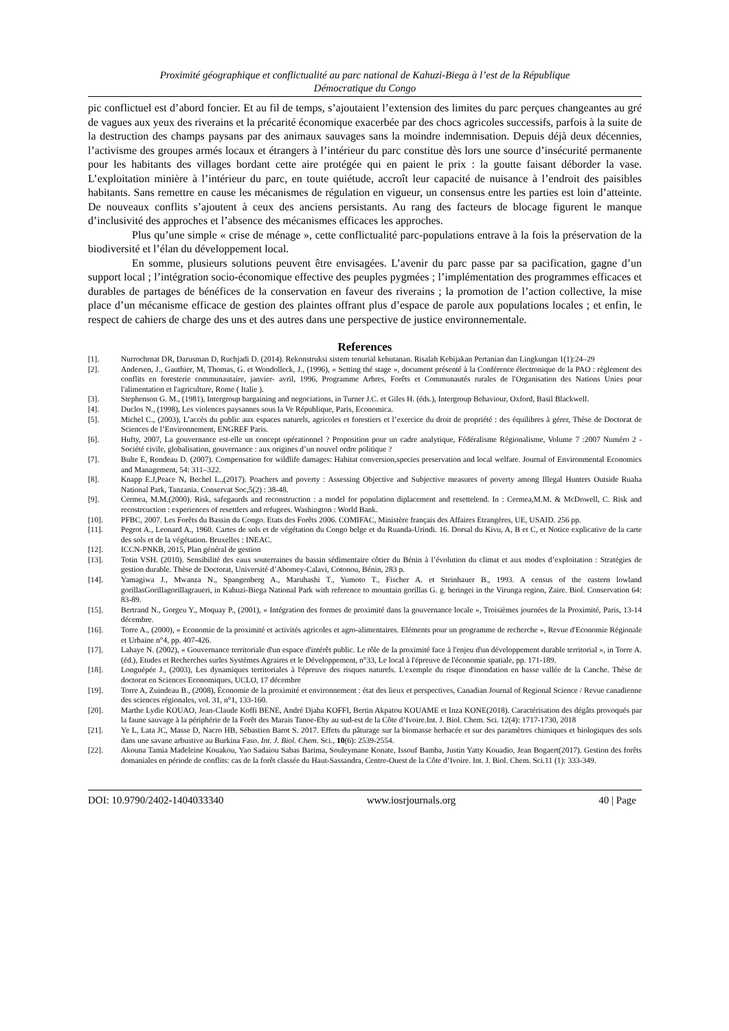Proximité géographique et conflictualité au parc national de Kahuzi-Biega à l’est de la République
Démocratique du Congo
pic conflictuel est d’abord foncier. Et au fil de temps, s’ajoutaient l’extension des limites du parc perçues changeantes au gré de vagues aux yeux des riverains et la précarité économique exacerbée par des chocs agricoles successifs, parfois à la suite de la destruction des champs paysans par des animaux sauvages sans la moindre indemnisation. Depuis déjà deux décennies, l’activisme des groupes armés locaux et étrangers à l’intérieur du parc constitue dès lors une source d’insécurité permanente pour les habitants des villages bordant cette aire protégée qui en paient le prix : la goutte faisant déborder la vase. L’exploitation minière à l’intérieur du parc, en toute quiétude, accroît leur capacité de nuisance à l’endroit des paisibles habitants. Sans remettre en cause les mécanismes de régulation en vigueur, un consensus entre les parties est loin d’atteinte. De nouveaux conflits s’ajoutent à ceux des anciens persistants. Au rang des facteurs de blocage figurent le manque d’inclusivité des approches et l’absence des mécanismes efficaces les approches.
Plus qu’une simple « crise de ménage », cette conflictualité parc-populations entrave à la fois la préservation de la biodiversité et l’élan du développement local.
En somme, plusieurs solutions peuvent être envisagées. L’avenir du parc passe par sa pacification, gagne d’un support local ; l’intégration socio-économique effective des peuples pygmées ; l’implémentation des programmes efficaces et durables de partages de bénéfices de la conservation en faveur des riverains ; la promotion de l’action collective, la mise place d’un mécanisme efficace de gestion des plaintes offrant plus d’espace de parole aux populations locales ; et enfin, le respect de cahiers de charge des uns et des autres dans une perspective de justice environnementale.
References
[1]. Nurrochrnat DR, Darusman D, Ruchjadi D. (2014). Rekonstruksi sistem tenurial kehutanan. Risalah Kebijakan Pertanian dan Lingkungan 1(1):24–29
[2]. Andersen, J., Gauthier, M, Thomas, G. et Wondolleck, J., (1996), « Setting thé stage », document présenté à la Conférence électronique de la PAO : règlement des conflits en foresterie communautaire, janvier- avril, 1996, Programme Arbres, Forêts et Communautés rurales de l'Organisation des Nations Unies pour l'alimentation et l'agriculture, Rome ( Italie ).
[3]. Stephenson G. M., (1981), Intergroup bargaining and negociations, in Turner J.C. et Giles H. (éds.), Intergroup Behaviour, Oxford, Basil Blackwell.
[4]. Duclos N., (1998), Les violences paysannes sous la Ve République, Paris, Economica.
[5]. Michel C., (2003), L’accès du public aux espaces naturels, agricoles et forestiers et l’exercice du droit de propriété : des équilibres à gérer, Thèse de Doctorat de Sciences de l’Environnement, ENGREF Paris.
[6]. Hufty, 2007, La gouvernance est-elle un concept opérationnel ? Proposition pour un cadre analytique, Fédéralisme Régionalisme, Volume 7 :2007 Numéro 2 - Société civile, globalisation, gouvernance : aux origines d’un nouvel ordre politique ?
[7]. Bulte E, Rondeau D. (2007). Compensation for wildlife damages: Habitat conversion,species preservation and local welfare. Journal of Environmental Economics and Management, 54: 311–322.
[8]. Knapp E.J,Peace N, Bechel L.,(2017). Poachers and poverty : Assessing Objective and Subjective measures of poverty among Illegal Hunters Outside Ruaha National Park, Tanzania. Conservat Soc,5(2) : 38-48.
[9]. Cermea, M.M.(2000). Risk, safegaurds and reconstruction : a model for population diplacement and resettelend. In : Cermea,M.M. & McDowell, C. Risk and recostrcuction : experiences of resettlers and refugees. Washington : World Bank.
[10]. PFBC, 2007. Les Forêts du Bassin du Congo. Etats des Forêts 2006. COMIFAC, Ministère français des Affaires Etrangères, UE, USAID. 256 pp.
[11]. Pegrot A., Leonard A., 1960. Cartes de sols et de végétation du Congo belge et du Ruanda-Urindi. 16. Dorsal du Kivu, A, B et C, et Notice explicative de la carte des sols et de la végétation. Bruxelles : INEAC.
[12]. ICCN-PNKB, 2015, Plan général de gestion
[13]. Totin VSH. (2010). Sensibilité des eaux souterraines du bassin sédimentaire côtier du Bénin à l’évolution du climat et aux modes d’exploitation : Stratégies de gestion durable. Thèse de Doctorat, Université d’Abomey-Calavi, Cotonou, Bénin, 283 p.
[14]. Yamagiwa J., Mwanza N., Spangenberg A., Maruhashi T., Yumoto T., Fischer A. et Steinhauer B., 1993. A census of the eastern lowland gorillasGorillagorillagraueri, in Kahuzi-Biega National Park with reference to mountain gorillas G. g. beringei in the Virunga region, Zaire. Biol. Conservation 64: 83-89.
[15]. Bertrand N., Gorgeu Y., Moquay P., (2001), « Intégration des formes de proximité dans la gouvernance locale », Troisièmes journées de la Proximité, Paris, 13-14 décembre.
[16]. Torre A., (2000), « Economie de la proximité et activités agricoles et agro-alimentaires. Eléments pour un programme de recherche », Revue d'Economie Régionale et Urbaine n°4, pp. 407-426.
[17]. Lahaye N. (2002), « Gouvernance territoriale d'un espace d'intérêt public. Le rôle de la proximité face à l'enjeu d'un développement durable territorial », in Torre A. (éd.), Etudes et Recherches surles Systèmes Agraires et le Développement, n°33, Le local à l'épreuve de l'économie spatiale, pp. 171-189.
[18]. Longuépée J., (2003), Les dynamiques territoriales à l'épreuve des risques naturels. L'exemple du risque d'inondation en basse vallée de la Canche. Thèse de doctorat en Sciences Economiques, UCLO, 17 décembre
[19]. Torre A, Zuindeau B., (2008), Économie de la proximité et environnement : état des lieux et perspectives, Canadian Journal of Regional Science / Revue canadienne des sciences régionales, vol. 31, n°1, 133-160.
[20]. Marthe Lydie KOUAO, Jean-Claude Koffi BENE, André Djaha KOFFI, Bertin Akpatou KOUAME et Inza KONE(2018). Caractérisation des dégâts provoqués par la faune sauvage à la périphérie de la Forêt des Marais Tanoe-Ehy au sud-est de la Côte d’Ivoire.Int. J. Biol. Chem. Sci. 12(4): 1717-1730, 2018
[21]. Ye L, Lata JC, Masse D, Nacro HB, Sébastien Barot S. 2017. Effets du pâturage sur la biomasse herbacée et sur des paramètres chimiques et biologiques des sols dans une savane arbustive au Burkina Faso. Int. J. Biol. Chem. Sci., 10(6): 2539-2554.
[22]. Akouna Tamia Madeleine Kouakou, Yao Sadaiou Sabas Barima, Souleymane Konate, Issouf Bamba, Justin Yatty Kouadio, Jean Bogaert(2017). Gestion des forêts domaniales en période de conflits: cas de la forêt classée du Haut-Sassandra, Centre-Ouest de la Côte d’Ivoire. Int. J. Biol. Chem. Sci.11 (1): 333-349.
DOI: 10.9790/2402-1404033340 www.iosrjournals.org 40 | Page